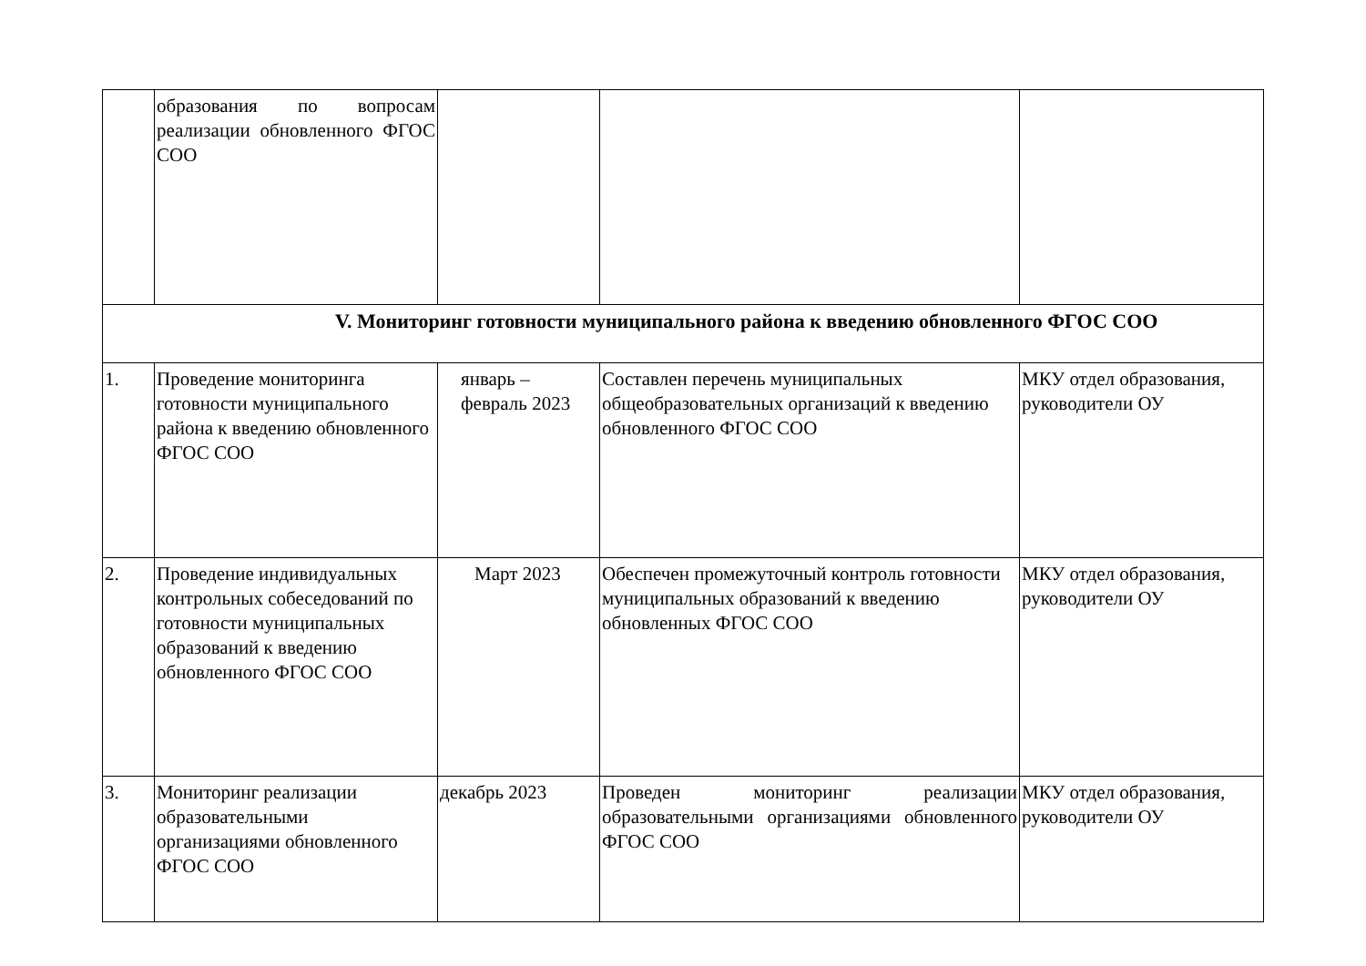| | образования по вопросам реализации обновленного ФГОС СОО | | | |
| V. Мониторинг готовности муниципального района к введению обновленного ФГОС СОО | | | | |
| 1. | Проведение мониторинга готовности муниципального района к введению обновленного ФГОС СОО | январь – февраль 2023 | Составлен перечень муниципальных общеобразовательных организаций к введению обновленного ФГОС СОО | МКУ отдел образования, руководители ОУ |
| 2. | Проведение индивидуальных контрольных собеседований по готовности муниципальных образований к введению обновленного ФГОС СОО | Март 2023 | Обеспечен промежуточный контроль готовности муниципальных образований к введению обновленных ФГОС СОО | МКУ отдел образования, руководители ОУ |
| 3. | Мониторинг реализации образовательными организациями обновленного ФГОС СОО | декабрь 2023 | Проведен мониторинг реализации образовательными организациями обновленного ФГОС СОО | МКУ отдел образования, руководители ОУ |